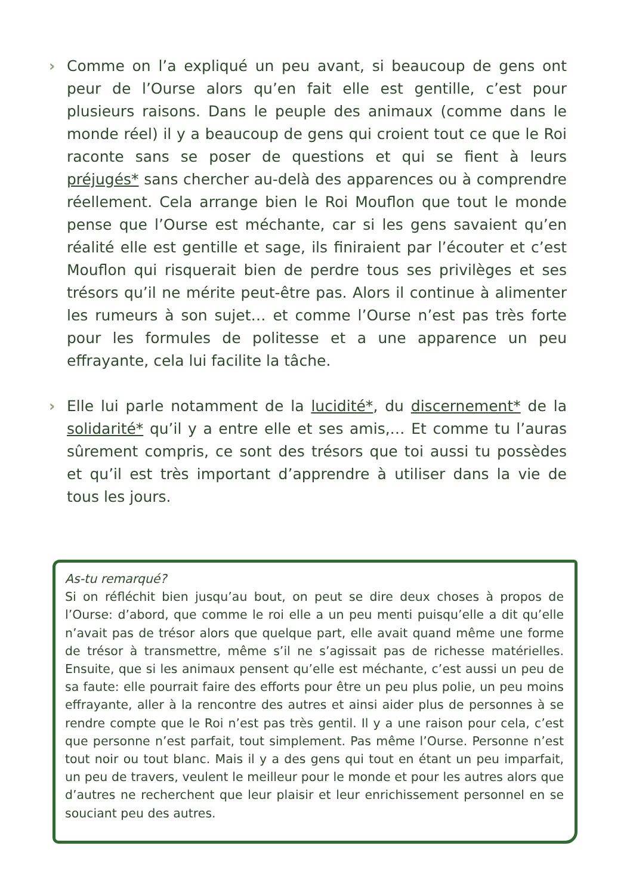› Comme on l’a expliqué un peu avant, si beaucoup de gens ont peur de l’Ourse alors qu’en fait elle est gentille, c’est pour plusieurs raisons. Dans le peuple des animaux (comme dans le monde réel) il y a beaucoup de gens qui croient tout ce que le Roi raconte sans se poser de questions et qui se fient à leurs préjugés* sans chercher au-delà des apparences ou à comprendre réellement. Cela arrange bien le Roi Mouflon que tout le monde pense que l’Ourse est méchante, car si les gens savaient qu’en réalité elle est gentille et sage, ils finiraient par l’écouter et c’est Mouflon qui risquerait bien de perdre tous ses privilèges et ses trésors qu’il ne mérite peut-être pas. Alors il continue à alimenter les rumeurs à son sujet… et comme l’Ourse n’est pas très forte pour les formules de politesse et a une apparence un peu effrayante, cela lui facilite la tâche.
› Elle lui parle notamment de la lucidité*, du discernement* de la solidarité* qu’il y a entre elle et ses amis,… Et comme tu l’auras sûrement compris, ce sont des trésors que toi aussi tu possèdes et qu’il est très important d’apprendre à utiliser dans la vie de tous les jours.
As-tu remarqué?
Si on réfléchit bien jusqu’au bout, on peut se dire deux choses à propos de l’Ourse: d’abord, que comme le roi elle a un peu menti puisqu’elle a dit qu’elle n’avait pas de trésor alors que quelque part, elle avait quand même une forme de trésor à transmettre, même s’il ne s’agissait pas de richesse matérielles. Ensuite, que si les animaux pensent qu’elle est méchante, c’est aussi un peu de sa faute: elle pourrait faire des efforts pour être un peu plus polie, un peu moins effrayante, aller à la rencontre des autres et ainsi aider plus de personnes à se rendre compte que le Roi n’est pas très gentil. Il y a une raison pour cela, c’est que personne n’est parfait, tout simplement. Pas même l’Ourse. Personne n’est tout noir ou tout blanc. Mais il y a des gens qui tout en étant un peu imparfait, un peu de travers, veulent le meilleur pour le monde et pour les autres alors que d’autres ne recherchent que leur plaisir et leur enrichissement personnel en se souciant peu des autres.